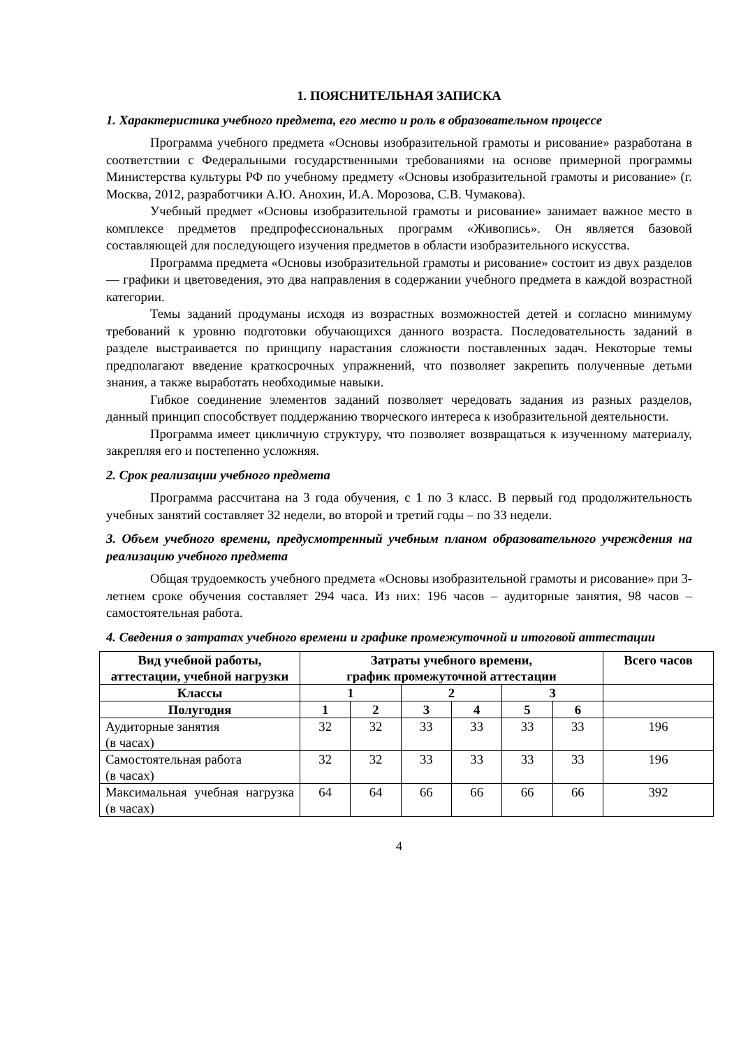1. ПОЯСНИТЕЛЬНАЯ ЗАПИСКА
1. Характеристика учебного предмета, его место и роль в образовательном процессе
Программа учебного предмета «Основы изобразительной грамоты и рисование» разработана в соответствии с Федеральными государственными требованиями на основе примерной программы Министерства культуры РФ по учебному предмету «Основы изобразительной грамоты и рисование» (г. Москва, 2012, разработчики А.Ю. Анохин, И.А. Морозова, С.В. Чумакова).
Учебный предмет «Основы изобразительной грамоты и рисование» занимает важное место в комплексе предметов предпрофессиональных программ «Живопись». Он является базовой составляющей для последующего изучения предметов в области изобразительного искусства.
Программа предмета «Основы изобразительной грамоты и рисование» состоит из двух разделов — графики и цветоведения, это два направления в содержании учебного предмета в каждой возрастной категории.
Темы заданий продуманы исходя из возрастных возможностей детей и согласно минимуму требований к уровню подготовки обучающихся данного возраста. Последовательность заданий в разделе выстраивается по принципу нарастания сложности поставленных задач. Некоторые темы предполагают введение краткосрочных упражнений, что позволяет закрепить полученные детьми знания, а также выработать необходимые навыки.
Гибкое соединение элементов заданий позволяет чередовать задания из разных разделов, данный принцип способствует поддержанию творческого интереса к изобразительной деятельности.
Программа имеет цикличную структуру, что позволяет возвращаться к изученному материалу, закрепляя его и постепенно усложняя.
2. Срок реализации учебного предмета
Программа рассчитана на 3 года обучения, с 1 по 3 класс. В первый год продолжительность учебных занятий составляет 32 недели, во второй и третий годы – по 33 недели.
3. Объем учебного времени, предусмотренный учебным планом образовательного учреждения на реализацию учебного предмета
Общая трудоемкость учебного предмета «Основы изобразительной грамоты и рисование» при 3-летнем сроке обучения составляет 294 часа. Из них: 196 часов – аудиторные занятия, 98 часов – самостоятельная работа.
4. Сведения о затратах учебного времени и графике промежуточной и итоговой аттестации
| Вид учебной работы, аттестации, учебной нагрузки | Затраты учебного времени, график промежуточной аттестации | | | | | | Всего часов |
| --- | --- | --- | --- | --- | --- | --- | --- |
| Классы | 1 | | 2 | | 3 | | |
| Полугодия | 1 | 2 | 3 | 4 | 5 | 6 | |
| Аудиторные занятия (в часах) | 32 | 32 | 33 | 33 | 33 | 33 | 196 |
| Самостоятельная работа (в часах) | 32 | 32 | 33 | 33 | 33 | 33 | 196 |
| Максимальная учебная нагрузка (в часах) | 64 | 64 | 66 | 66 | 66 | 66 | 392 |
4